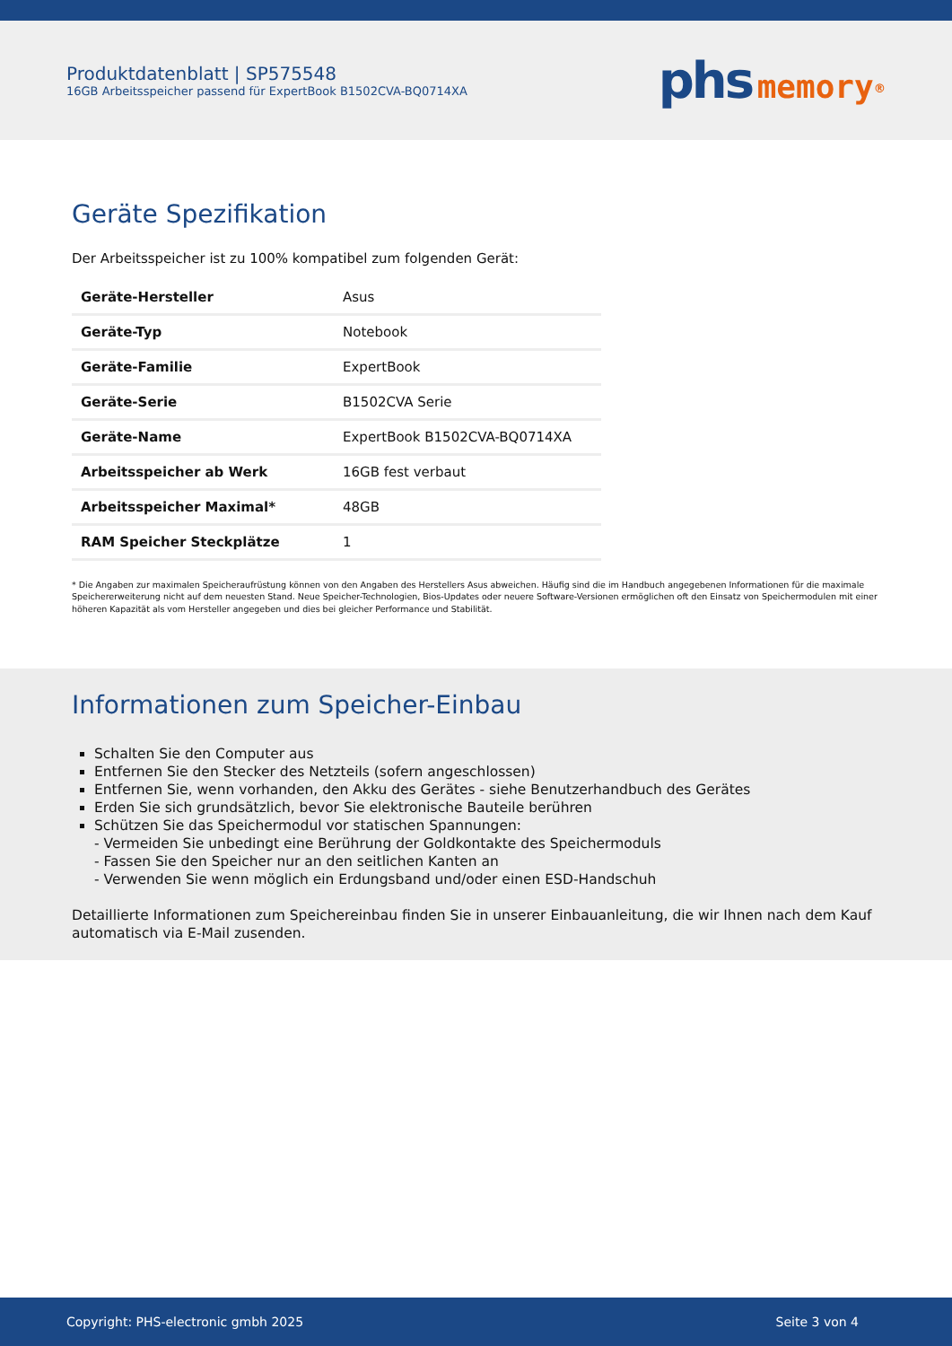Produktdatenblatt | SP575548
16GB Arbeitsspeicher passend für ExpertBook B1502CVA-BQ0714XA
phs memory<sup>®</sup>
Geräte Spezifikation
Der Arbeitsspeicher ist zu 100% kompatibel zum folgenden Gerät:
| Geräte-Hersteller | Asus |
| Geräte-Typ | Notebook |
| Geräte-Familie | ExpertBook |
| Geräte-Serie | B1502CVA Serie |
| Geräte-Name | ExpertBook B1502CVA-BQ0714XA |
| Arbeitsspeicher ab Werk | 16GB fest verbaut |
| Arbeitsspeicher Maximal* | 48GB |
| RAM Speicher Steckplätze | 1 |
* Die Angaben zur maximalen Speicheraufrüstung können von den Angaben des Herstellers Asus abweichen. Häufig sind die im Handbuch angegebenen Informationen für die maximale Speichererweiterung nicht auf dem neuesten Stand. Neue Speicher-Technologien, Bios-Updates oder neuere Software-Versionen ermöglichen oft den Einsatz von Speichermodulen mit einer höheren Kapazität als vom Hersteller angegeben und dies bei gleicher Performance und Stabilität.
Informationen zum Speicher-Einbau
Schalten Sie den Computer aus
Entfernen Sie den Stecker des Netzteils (sofern angeschlossen)
Entfernen Sie, wenn vorhanden, den Akku des Gerätes - siehe Benutzerhandbuch des Gerätes
Erden Sie sich grundsätzlich, bevor Sie elektronische Bauteile berühren
Schützen Sie das Speichermodul vor statischen Spannungen:
- Vermeiden Sie unbedingt eine Berührung der Goldkontakte des Speichermoduls
- Fassen Sie den Speicher nur an den seitlichen Kanten an
- Verwenden Sie wenn möglich ein Erdungsband und/oder einen ESD-Handschuh
Detaillierte Informationen zum Speichereinbau finden Sie in unserer Einbauanleitung, die wir Ihnen nach dem Kauf automatisch via E-Mail zusenden.
Copyright: PHS-electronic gmbh 2025 Seite 3 von 4